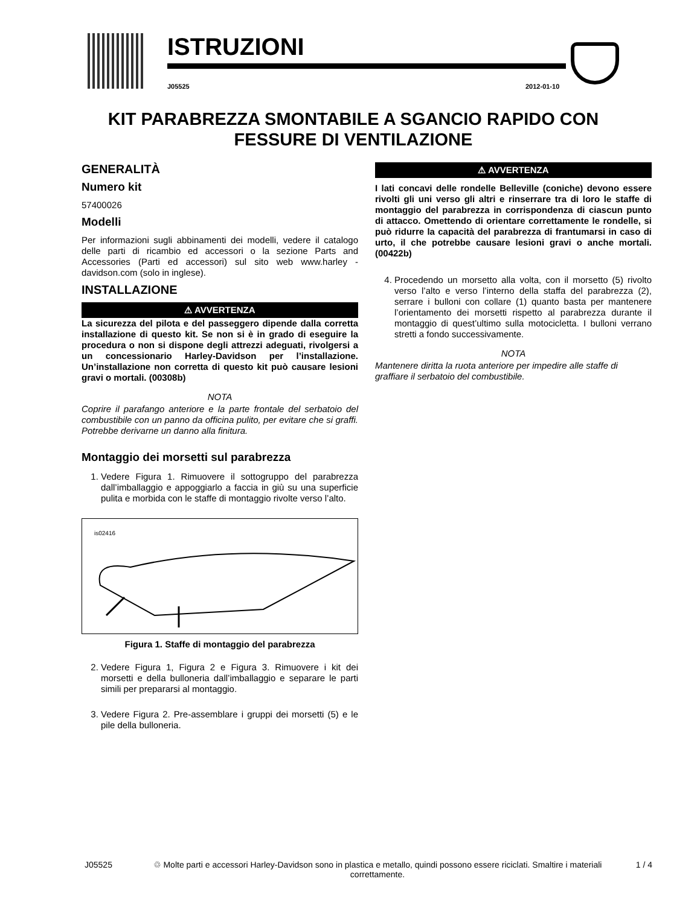ISTRUZIONI
J05525 2012-01-10
KIT PARABREZZA SMONTABILE A SGANCIO RAPIDO CON FESSURE DI VENTILAZIONE
GENERALITÀ
Numero kit
57400026
Modelli
Per informazioni sugli abbinamenti dei modelli, vedere il catalogo delle parti di ricambio ed accessori o la sezione Parts and Accessories (Parti ed accessori) sul sito web www.harley -davidson.com (solo in inglese).
INSTALLAZIONE
⚠ AVVERTENZA
La sicurezza del pilota e del passeggero dipende dalla corretta installazione di questo kit. Se non si è in grado di eseguire la procedura o non si dispone degli attrezzi adeguati, rivolgersi a un concessionario Harley-Davidson per l’installazione. Un’installazione non corretta di questo kit può causare lesioni gravi o mortali. (00308b)
NOTA
Coprire il parafango anteriore e la parte frontale del serbatoio del combustibile con un panno da officina pulito, per evitare che si graffi. Potrebbe derivarne un danno alla finitura.
Montaggio dei morsetti sul parabrezza
1. Vedere Figura 1. Rimuovere il sottogruppo del parabrezza dall’imballaggio e appoggiarlo a faccia in giù su una superficie pulita e morbida con le staffe di montaggio rivolte verso l’alto.
is02416
Figura 1. Staffe di montaggio del parabrezza
2. Vedere Figura 1, Figura 2 e Figura 3. Rimuovere i kit dei morsetti e della bulloneria dall’imballaggio e separare le parti simili per prepararsi al montaggio.
3. Vedere Figura 2. Pre-assemblare i gruppi dei morsetti (5) e le pile della bulloneria.
⚠ AVVERTENZA
I lati concavi delle rondelle Belleville (coniche) devono essere rivolti gli uni verso gli altri e rinserrare tra di loro le staffe di montaggio del parabrezza in corrispondenza di ciascun punto di attacco. Omettendo di orientare correttamente le rondelle, si può ridurre la capacità del parabrezza di frantumarsi in caso di urto, il che potrebbe causare lesioni gravi o anche mortali. (00422b)
4. Procedendo un morsetto alla volta, con il morsetto (5) rivolto verso l’alto e verso l’interno della staffa del parabrezza (2), serrare i bulloni con collare (1) quanto basta per mantenere l’orientamento dei morsetti rispetto al parabrezza durante il montaggio di quest’ultimo sulla motocicletta. I bulloni verrano stretti a fondo successivamente.
NOTA
Mantenere diritta la ruota anteriore per impedire alle staffe di graffiare il serbatoio del combustibile.
J05525 ♲ Molte parti e accessori Harley-Davidson sono in plastica e metallo, quindi possono essere riciclati. Smaltire i materiali correttamente. 1 / 4